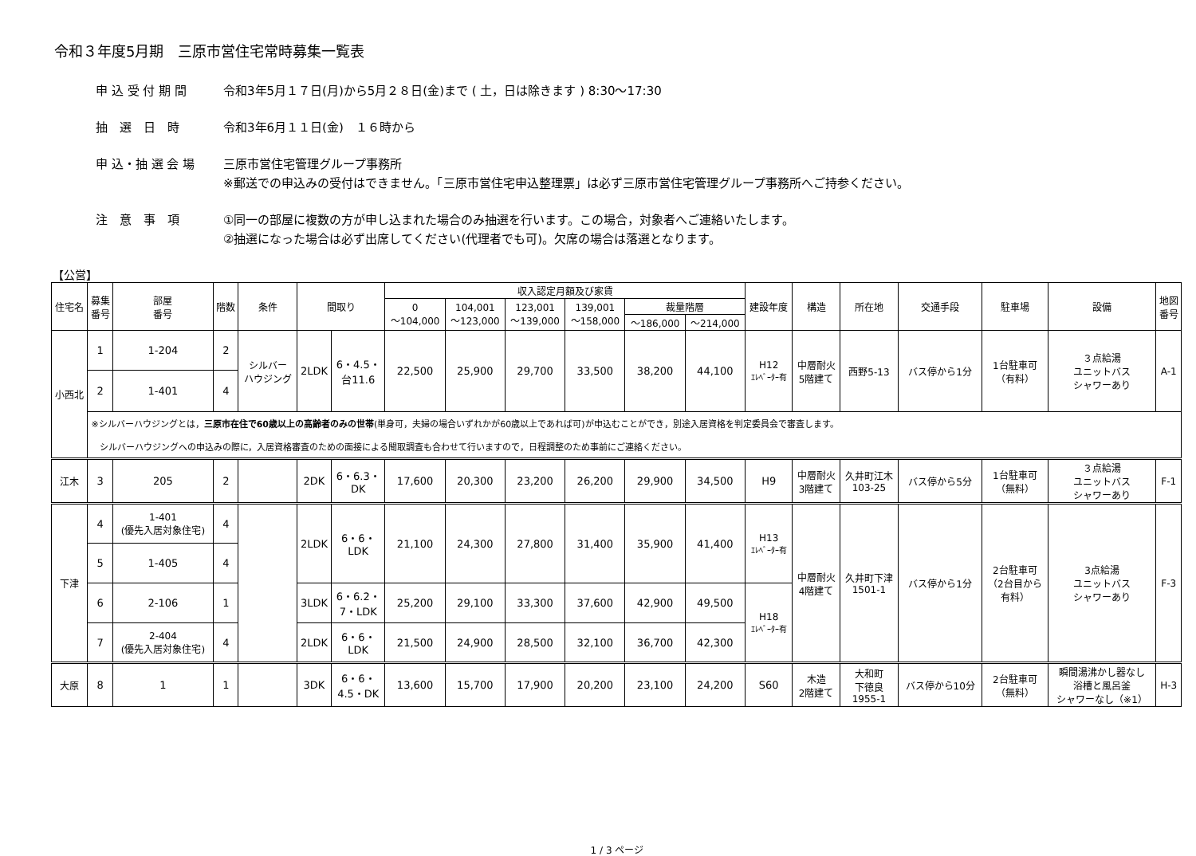令和３年度5月期　三原市営住宅常時募集一覧表
申 込 受 付 期 間 令和3年5月１７日(月)から5月２８日(金)まで ( 土，日は除きます ) 8:30～17:30
抽　選　日　時 令和3年6月１１日(金)　１６時から
申 込・抽 選 会 場 三原市営住宅管理グループ事務所
※郵送での申込みの受付はできません。「三原市営住宅申込整理票」は必ず三原市営住宅管理グループ事務所へご持参ください。
注　意　事　項 ①同一の部屋に複数の方が申し込まれた場合のみ抽選を行います。この場合，対象者へご連絡いたします。
②抽選になった場合は必ず出席してください(代理者でも可)。欠席の場合は落選となります。
【公営】
| 住宅名 | 募集 番号 | 部屋 番号 | 階数 | 条件 | 間取り | | 収入認定月額及び家賃 | | | | | | 建設年度 | 構造 | 所在地 | 交通手段 | 駐車場 | 設備 | 地図 番号 |
| --- | --- | --- | --- | --- | --- | --- | --- | --- | --- | --- | --- | --- | --- | --- | --- | --- | --- | --- | --- |
| | | | | | | | 0 ～104,000 | 104,001 ～123,000 | 123,001 ～139,000 | 139,001 ～158,000 | 裁量階層 | | | | | | | | |
| | | | | | | | | | | | ～186,000 | ～214,000 | | | | | | | |
| 小西北 | 1 | 1-204 | 2 | シルバー ハウジング | 2LDK | 6・4.5・ 台11.6 | 22,500 | 25,900 | 29,700 | 33,500 | 38,200 | 44,100 | H12 ｴﾚﾍﾞｰﾀｰ有 | 中層耐火 5階建て | 西野5-13 | バス停から1分 | 1台駐車可 （有料） | ３点給湯 ユニットバス シャワーあり | A-1 |
| | 2 | 1-401 | 4 | | | | | | | | | | | | | | | | |
| | ※シルバーハウジングとは， 三原市在住で60歳以上の高齢者のみの世帯 (単身可，夫婦の場合いずれかが60歳以上であれば可)が申込むことができ，別途入居資格を判定委員会で審査します。 シルバーハウジングへの申込みの際に，入居資格審査のための面接による聞取調査も合わせて行いますので，日程調整のため事前にご連絡ください。 | | | | | | | | | | | | | | | | | | |
| 江木 | 3 | 205 | 2 | | 2DK | 6・6.3・ DK | 17,600 | 20,300 | 23,200 | 26,200 | 29,900 | 34,500 | H9 | 中層耐火 3階建て | 久井町江木 103-25 | バス停から5分 | 1台駐車可 （無料） | ３点給湯 ユニットバス シャワーあり | F-1 |
| 下津 | 4 | 1-401 (優先入居対象住宅) | 4 | | 2LDK | 6・6・ LDK | 21,100 | 24,300 | 27,800 | 31,400 | 35,900 | 41,400 | H13 ｴﾚﾍﾞｰﾀｰ有 | 中層耐火 4階建て | 久井町下津 1501-1 | バス停から1分 | 2台駐車可 （2台目から 有料） | 3点給湯 ユニットバス シャワーあり | F-3 |
| | 5 | 1-405 | 4 | | | | | | | | | | | | | | | | |
| | 6 | 2-106 | 1 | | 3LDK | 6・6.2・ 7・LDK | 25,200 | 29,100 | 33,300 | 37,600 | 42,900 | 49,500 | H18 ｴﾚﾍﾞｰﾀｰ有 | | | | | | |
| | 7 | 2-404 (優先入居対象住宅) | 4 | | 2LDK | 6・6・ LDK | 21,500 | 24,900 | 28,500 | 32,100 | 36,700 | 42,300 | | | | | | | |
| 大原 | 8 | 1 | 1 | | 3DK | 6・6・ 4.5・DK | 13,600 | 15,700 | 17,900 | 20,200 | 23,100 | 24,200 | S60 | 木造 2階建て | 大和町 下徳良 1955-1 | バス停から10分 | 2台駐車可 （無料） | 瞬間湯沸かし器なし 浴槽と風呂釜 シャワーなし（※1） | H-3 |
1 / 3 ページ